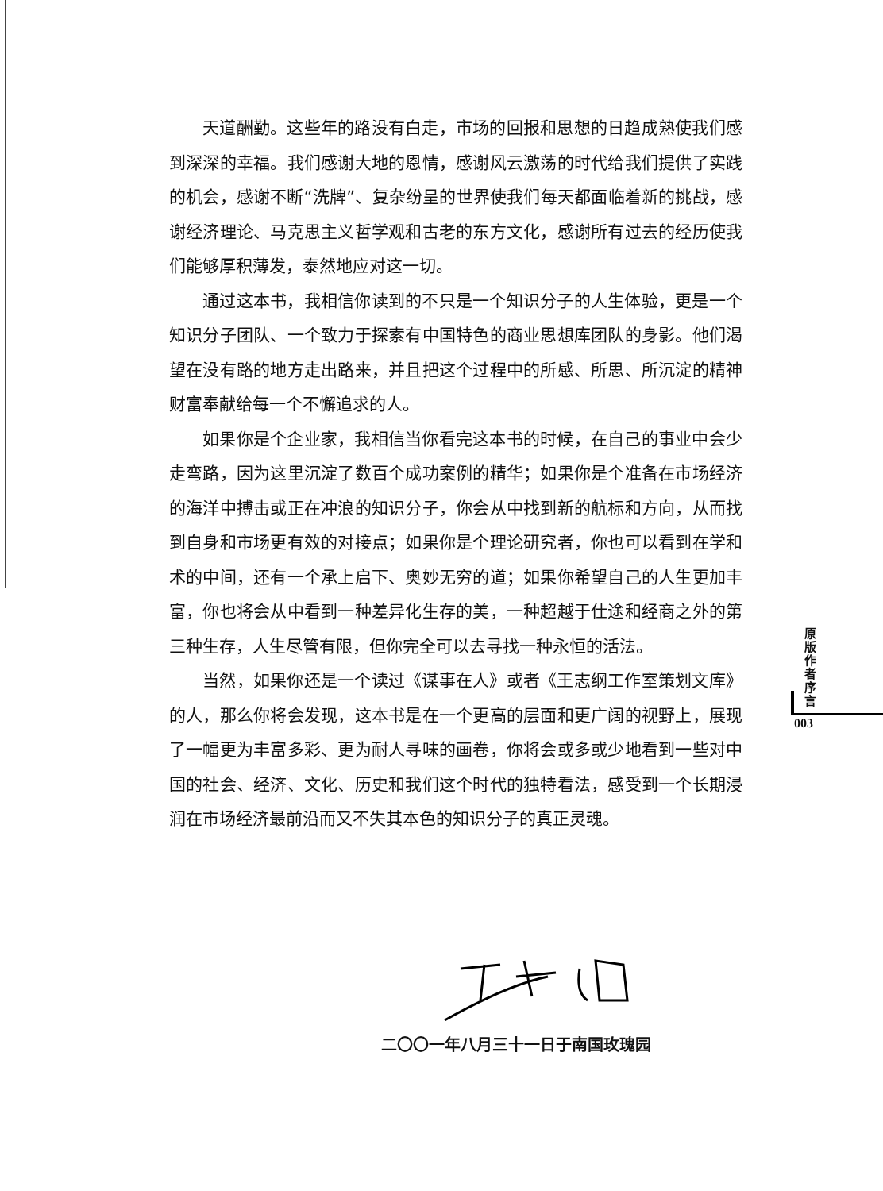天道酬勤。这些年的路没有白走，市场的回报和思想的日趋成熟使我们感到深深的幸福。我们感谢大地的恩情，感谢风云激荡的时代给我们提供了实践的机会，感谢不断“洗牌”、复杂纷呈的世界使我们每天都面临着新的挑战，感谢经济理论、马克思主义哲学观和古老的东方文化，感谢所有过去的经历使我们能够厚积薄发，泰然地应对这一切。
通过这本书，我相信你读到的不只是一个知识分子的人生体验，更是一个知识分子团队、一个致力于探索有中国特色的商业思想库团队的身影。他们渴望在没有路的地方走出路来，并且把这个过程中的所感、所思、所沉淀的精神财富奉献给每一个不懈追求的人。
如果你是个企业家，我相信当你看完这本书的时候，在自己的事业中会少走弯路，因为这里沉淀了数百个成功案例的精华；如果你是个准备在市场经济的海洋中搏击或正在冲浪的知识分子，你会从中找到新的航标和方向，从而找到自身和市场更有效的对接点；如果你是个理论研究者，你也可以看到在学和术的中间，还有一个承上启下、奥妙无穷的道；如果你希望自己的人生更加丰富，你也将会从中看到一种差异化生存的美，一种超越于仕途和经商之外的第三种生存，人生尽管有限，但你完全可以去寻找一种永恒的活法。
当然，如果你还是一个读过《谋事在人》或者《王志纲工作室策划文库》的人，那么你将会发现，这本书是在一个更高的层面和更广阔的视野上，展现了一幅更为丰富多彩、更为耐人寻味的画卷，你将会或多或少地看到一些对中国的社会、经济、文化、历史和我们这个时代的独特看法，感受到一个长期浸润在市场经济最前沿而又不失其本色的知识分子的真正灵魂。
原
版
作
者
序
言
003
二〇〇一年八月三十一日于南国玫瑰园